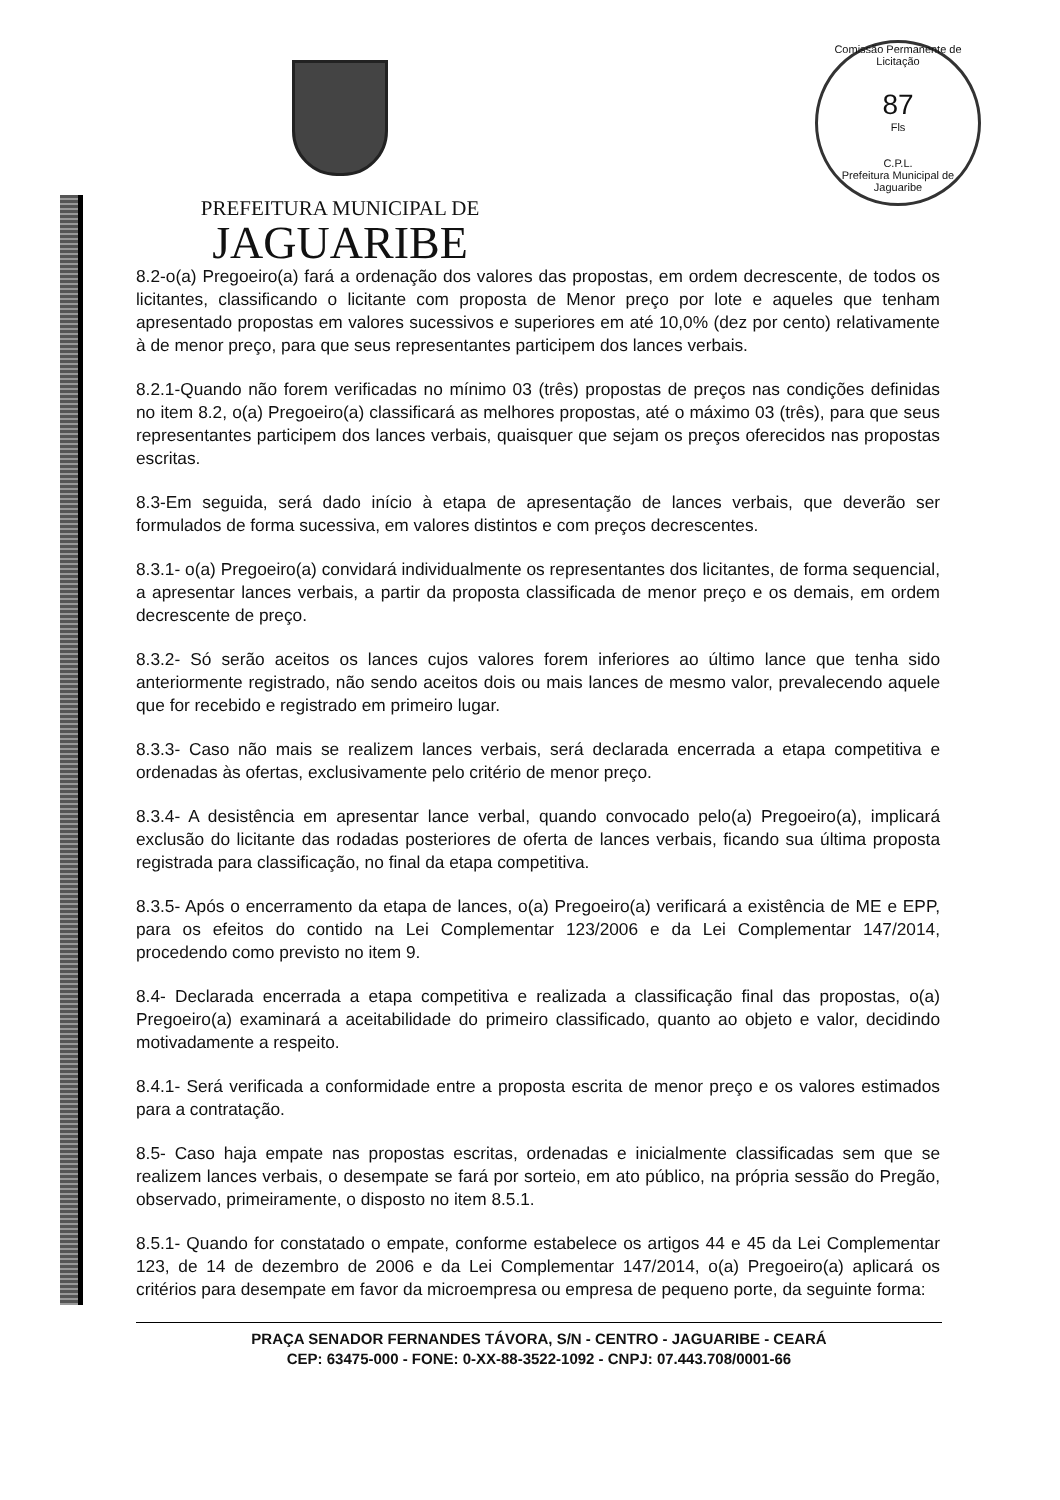Comissão Permanente de Licitação
87
Fls
C.P.L.
Prefeitura Municipal de Jaguaribe
PREFEITURA MUNICIPAL DE
JAGUARIBE
8.2-o(a) Pregoeiro(a) fará a ordenação dos valores das propostas, em ordem decrescente, de todos os licitantes, classificando o licitante com proposta de Menor preço por lote e aqueles que tenham apresentado propostas em valores sucessivos e superiores em até 10,0% (dez por cento) relativamente à de menor preço, para que seus representantes participem dos lances verbais.
8.2.1-Quando não forem verificadas no mínimo 03 (três) propostas de preços nas condições definidas no item 8.2, o(a) Pregoeiro(a) classificará as melhores propostas, até o máximo 03 (três), para que seus representantes participem dos lances verbais, quaisquer que sejam os preços oferecidos nas propostas escritas.
8.3-Em seguida, será dado início à etapa de apresentação de lances verbais, que deverão ser formulados de forma sucessiva, em valores distintos e com preços decrescentes.
8.3.1- o(a) Pregoeiro(a) convidará individualmente os representantes dos licitantes, de forma sequencial, a apresentar lances verbais, a partir da proposta classificada de menor preço e os demais, em ordem decrescente de preço.
8.3.2- Só serão aceitos os lances cujos valores forem inferiores ao último lance que tenha sido anteriormente registrado, não sendo aceitos dois ou mais lances de mesmo valor, prevalecendo aquele que for recebido e registrado em primeiro lugar.
8.3.3- Caso não mais se realizem lances verbais, será declarada encerrada a etapa competitiva e ordenadas às ofertas, exclusivamente pelo critério de menor preço.
8.3.4- A desistência em apresentar lance verbal, quando convocado pelo(a) Pregoeiro(a), implicará exclusão do licitante das rodadas posteriores de oferta de lances verbais, ficando sua última proposta registrada para classificação, no final da etapa competitiva.
8.3.5- Após o encerramento da etapa de lances, o(a) Pregoeiro(a) verificará a existência de ME e EPP, para os efeitos do contido na Lei Complementar 123/2006 e da Lei Complementar 147/2014, procedendo como previsto no item 9.
8.4- Declarada encerrada a etapa competitiva e realizada a classificação final das propostas, o(a) Pregoeiro(a) examinará a aceitabilidade do primeiro classificado, quanto ao objeto e valor, decidindo motivadamente a respeito.
8.4.1- Será verificada a conformidade entre a proposta escrita de menor preço e os valores estimados para a contratação.
8.5- Caso haja empate nas propostas escritas, ordenadas e inicialmente classificadas sem que se realizem lances verbais, o desempate se fará por sorteio, em ato público, na própria sessão do Pregão, observado, primeiramente, o disposto no item 8.5.1.
8.5.1- Quando for constatado o empate, conforme estabelece os artigos 44 e 45 da Lei Complementar 123, de 14 de dezembro de 2006 e da Lei Complementar 147/2014, o(a) Pregoeiro(a) aplicará os critérios para desempate em favor da microempresa ou empresa de pequeno porte, da seguinte forma:
PRAÇA SENADOR FERNANDES TÁVORA, S/N - CENTRO - JAGUARIBE - CEARÁ
CEP: 63475-000 - FONE: 0-XX-88-3522-1092 - CNPJ: 07.443.708/0001-66